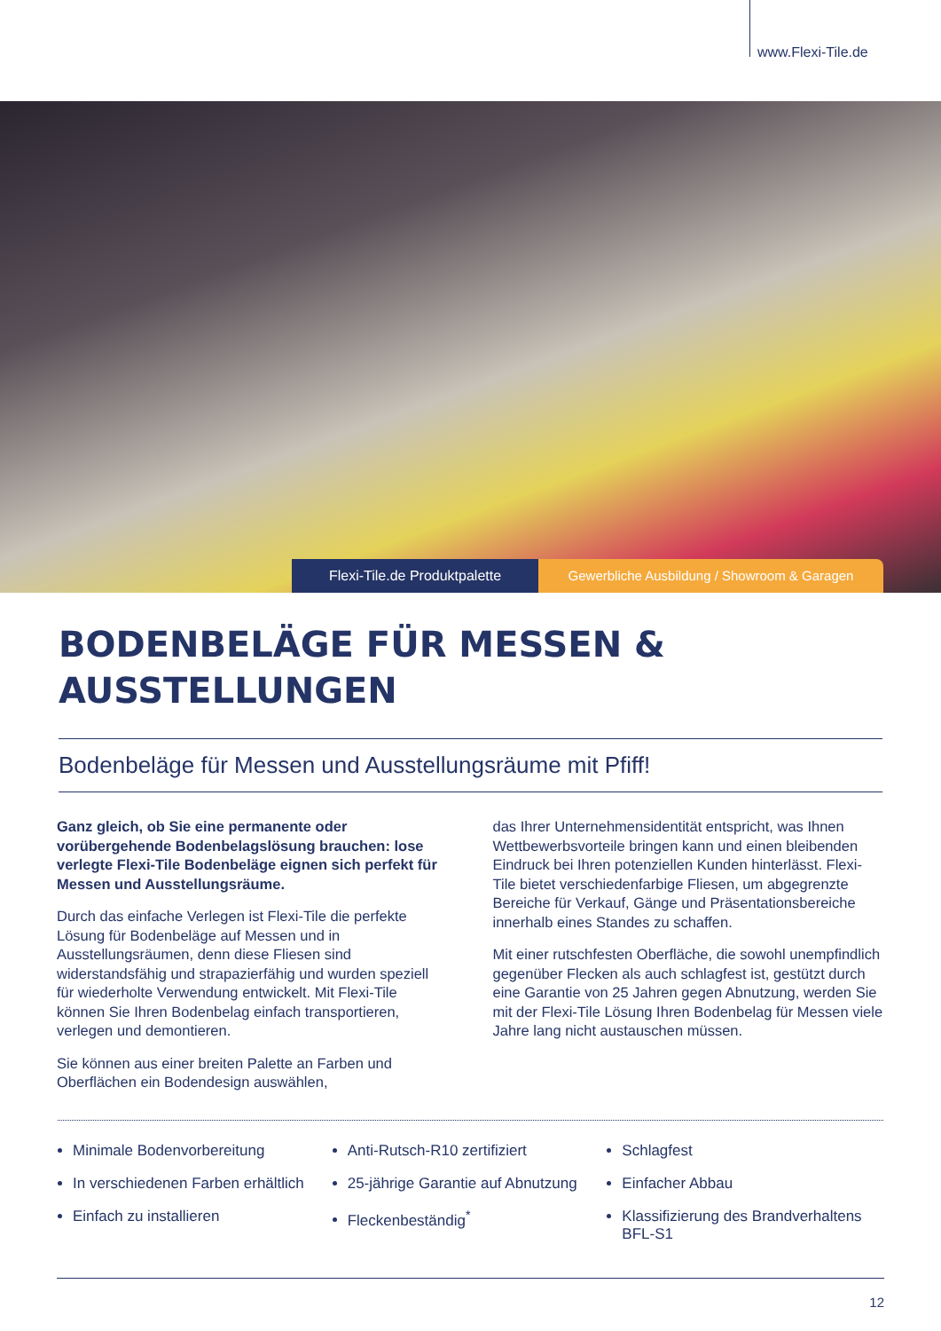www.Flexi-Tile.de
Flexi-Tile.de Produktpalette Gewerbliche Ausbildung / Showroom & Garagen
BODENBELÄGE FÜR MESSEN & AUSSTELLUNGEN
Bodenbeläge für Messen und Ausstellungsräume mit Pfiff!
Ganz gleich, ob Sie eine permanente oder vorübergehende Bodenbelagslösung brauchen: lose verlegte Flexi-Tile Bodenbeläge eignen sich perfekt für Messen und Ausstellungsräume.
Durch das einfache Verlegen ist Flexi-Tile die perfekte Lösung für Bodenbeläge auf Messen und in Ausstellungsräumen, denn diese Fliesen sind widerstandsfähig und strapazierfähig und wurden speziell für wiederholte Verwendung entwickelt. Mit Flexi-Tile können Sie Ihren Bodenbelag einfach transportieren, verlegen und demontieren.
Sie können aus einer breiten Palette an Farben und Oberflächen ein Bodendesign auswählen,
das Ihrer Unternehmensidentität entspricht, was Ihnen Wettbewerbsvorteile bringen kann und einen bleibenden Eindruck bei Ihren potenziellen Kunden hinterlässt. Flexi-Tile bietet verschiedenfarbige Fliesen, um abgegrenzte Bereiche für Verkauf, Gänge und Präsentationsbereiche innerhalb eines Standes zu schaffen.
Mit einer rutschfesten Oberfläche, die sowohl unempfindlich gegenüber Flecken als auch schlagfest ist, gestützt durch eine Garantie von 25 Jahren gegen Abnutzung, werden Sie mit der Flexi-Tile Lösung Ihren Bodenbelag für Messen viele Jahre lang nicht austauschen müssen.
Minimale Bodenvorbereitung
In verschiedenen Farben erhältlich
Einfach zu installieren
Anti-Rutsch-R10 zertifiziert
25-jährige Garantie auf Abnutzung
Fleckenbeständig<sup>*</sup>
Schlagfest
Einfacher Abbau
Klassifizierung des Brandverhaltens BFL-S1
12